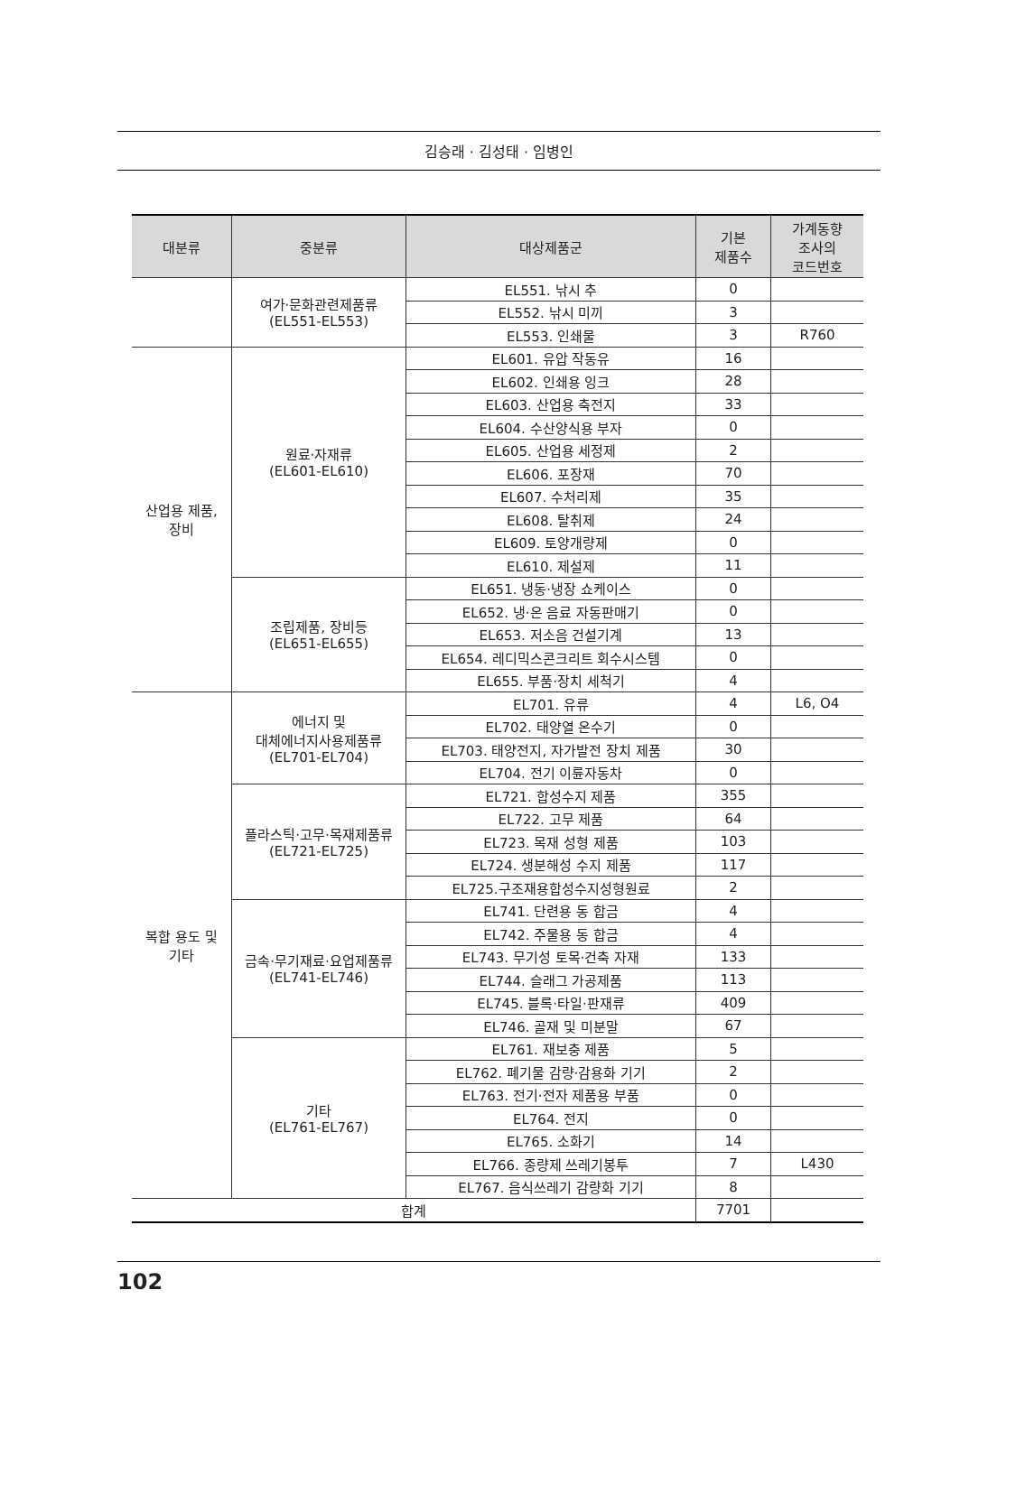김승래 · 김성태 · 임병인
| 대분류 | 중분류 | 대상제품군 | 기본 제품수 | 가계동향 조사의 코드번호 |
| --- | --- | --- | --- | --- |
| | 여가·문화관련제품류 (EL551-EL553) | EL551. 낚시 추 | 0 | |
| | | EL552. 낚시 미끼 | 3 | |
| | | EL553. 인쇄물 | 3 | R760 |
| 산업용 제품, 장비 | 원료·자재류 (EL601-EL610) | EL601. 유압 작동유 | 16 | |
| | | EL602. 인쇄용 잉크 | 28 | |
| | | EL603. 산업용 축전지 | 33 | |
| | | EL604. 수산양식용 부자 | 0 | |
| | | EL605. 산업용 세정제 | 2 | |
| | | EL606. 포장재 | 70 | |
| | | EL607. 수처리제 | 35 | |
| | | EL608. 탈취제 | 24 | |
| | | EL609. 토양개량제 | 0 | |
| | | EL610. 제설제 | 11 | |
| | 조립제품, 장비등 (EL651-EL655) | EL651. 냉동·냉장 쇼케이스 | 0 | |
| | | EL652. 냉·온 음료 자동판매기 | 0 | |
| | | EL653. 저소음 건설기계 | 13 | |
| | | EL654. 레디믹스콘크리트 회수시스템 | 0 | |
| | | EL655. 부품·장치 세척기 | 4 | |
| 복합 용도 및 기타 | 에너지 및 대체에너지사용제품류 (EL701-EL704) | EL701. 유류 | 4 | L6, O4 |
| | | EL702. 태양열 온수기 | 0 | |
| | | EL703. 태양전지, 자가발전 장치 제품 | 30 | |
| | | EL704. 전기 이륜자동차 | 0 | |
| | 플라스틱·고무·목재제품류 (EL721-EL725) | EL721. 합성수지 제품 | 355 | |
| | | EL722. 고무 제품 | 64 | |
| | | EL723. 목재 성형 제품 | 103 | |
| | | EL724. 생분해성 수지 제품 | 117 | |
| | | EL725.구조재용합성수지성형원료 | 2 | |
| | 금속·무기재료·요업제품류 (EL741-EL746) | EL741. 단련용 동 합금 | 4 | |
| | | EL742. 주물용 동 합금 | 4 | |
| | | EL743. 무기성 토목·건축 자재 | 133 | |
| | | EL744. 슬래그 가공제품 | 113 | |
| | | EL745. 블록·타일·판재류 | 409 | |
| | | EL746. 골재 및 미분말 | 67 | |
| | 기타 (EL761-EL767) | EL761. 재보충 제품 | 5 | |
| | | EL762. 폐기물 감량·감용화 기기 | 2 | |
| | | EL763. 전기·전자 제품용 부품 | 0 | |
| | | EL764. 전지 | 0 | |
| | | EL765. 소화기 | 14 | |
| | | EL766. 종량제 쓰레기봉투 | 7 | L430 |
| | | EL767. 음식쓰레기 감량화 기기 | 8 | |
| 합계 | | | 7701 | |
102